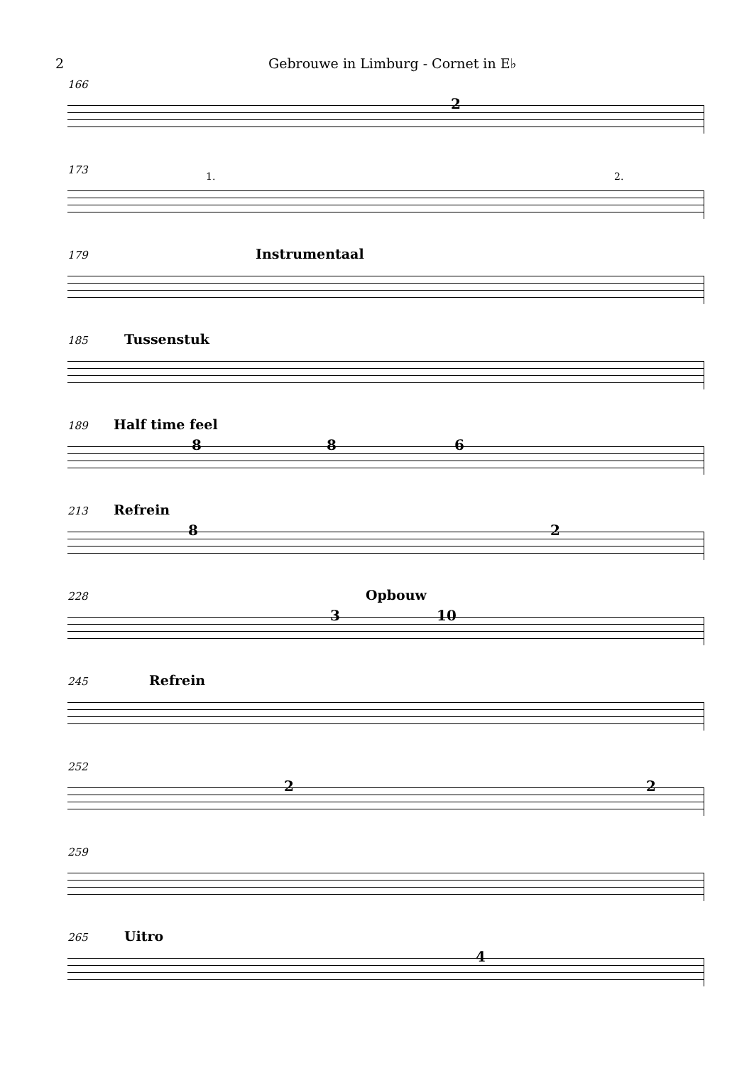2 Gebrouwe in Limburg - Cornet in E♭
166
2
173
1. 2.
179
Instrumentaal
185
Tussenstuk
189
Half time feel
8 8 6
213
Refrein
8 2
228
Opbouw
3 10
245
Refrein
252
2 2
259
265
Uitro
4